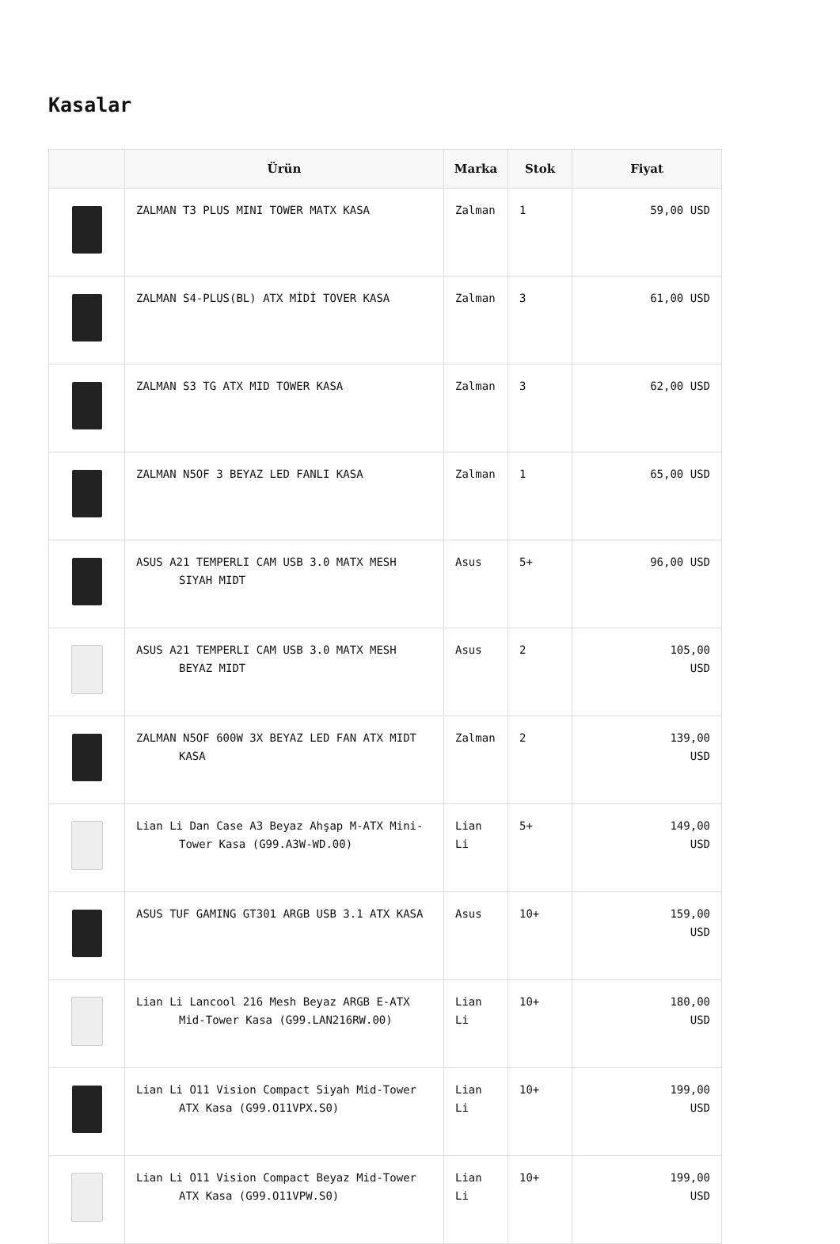Kasalar
| | Ürün | Marka | Stok | Fiyat |
| --- | --- | --- | --- | --- |
| | ZALMAN T3 PLUS MINI TOWER MATX KASA | Zalman | 1 | 59,00 USD |
| | ZALMAN S4-PLUS(BL) ATX MİDİ TOVER KASA | Zalman | 3 | 61,00 USD |
| | ZALMAN S3 TG ATX MID TOWER KASA | Zalman | 3 | 62,00 USD |
| | ZALMAN N5OF 3 BEYAZ LED FANLI KASA | Zalman | 1 | 65,00 USD |
| | ASUS A21 TEMPERLI CAM USB 3.0 MATX MESH SIYAH MIDT | Asus | 5+ | 96,00 USD |
| | ASUS A21 TEMPERLI CAM USB 3.0 MATX MESH BEYAZ MIDT | Asus | 2 | 105,00 USD |
| | ZALMAN N5OF 600W 3X BEYAZ LED FAN ATX MIDT KASA | Zalman | 2 | 139,00 USD |
| | Lian Li Dan Case A3 Beyaz Ahşap M-ATX Mini- Tower Kasa (G99.A3W-WD.00) | Lian Li | 5+ | 149,00 USD |
| | ASUS TUF GAMING GT301 ARGB USB 3.1 ATX KASA | Asus | 10+ | 159,00 USD |
| | Lian Li Lancool 216 Mesh Beyaz ARGB E-ATX Mid-Tower Kasa (G99.LAN216RW.00) | Lian Li | 10+ | 180,00 USD |
| | Lian Li O11 Vision Compact Siyah Mid-Tower ATX Kasa (G99.O11VPX.S0) | Lian Li | 10+ | 199,00 USD |
| | Lian Li O11 Vision Compact Beyaz Mid-Tower ATX Kasa (G99.O11VPW.S0) | Lian Li | 10+ | 199,00 USD |